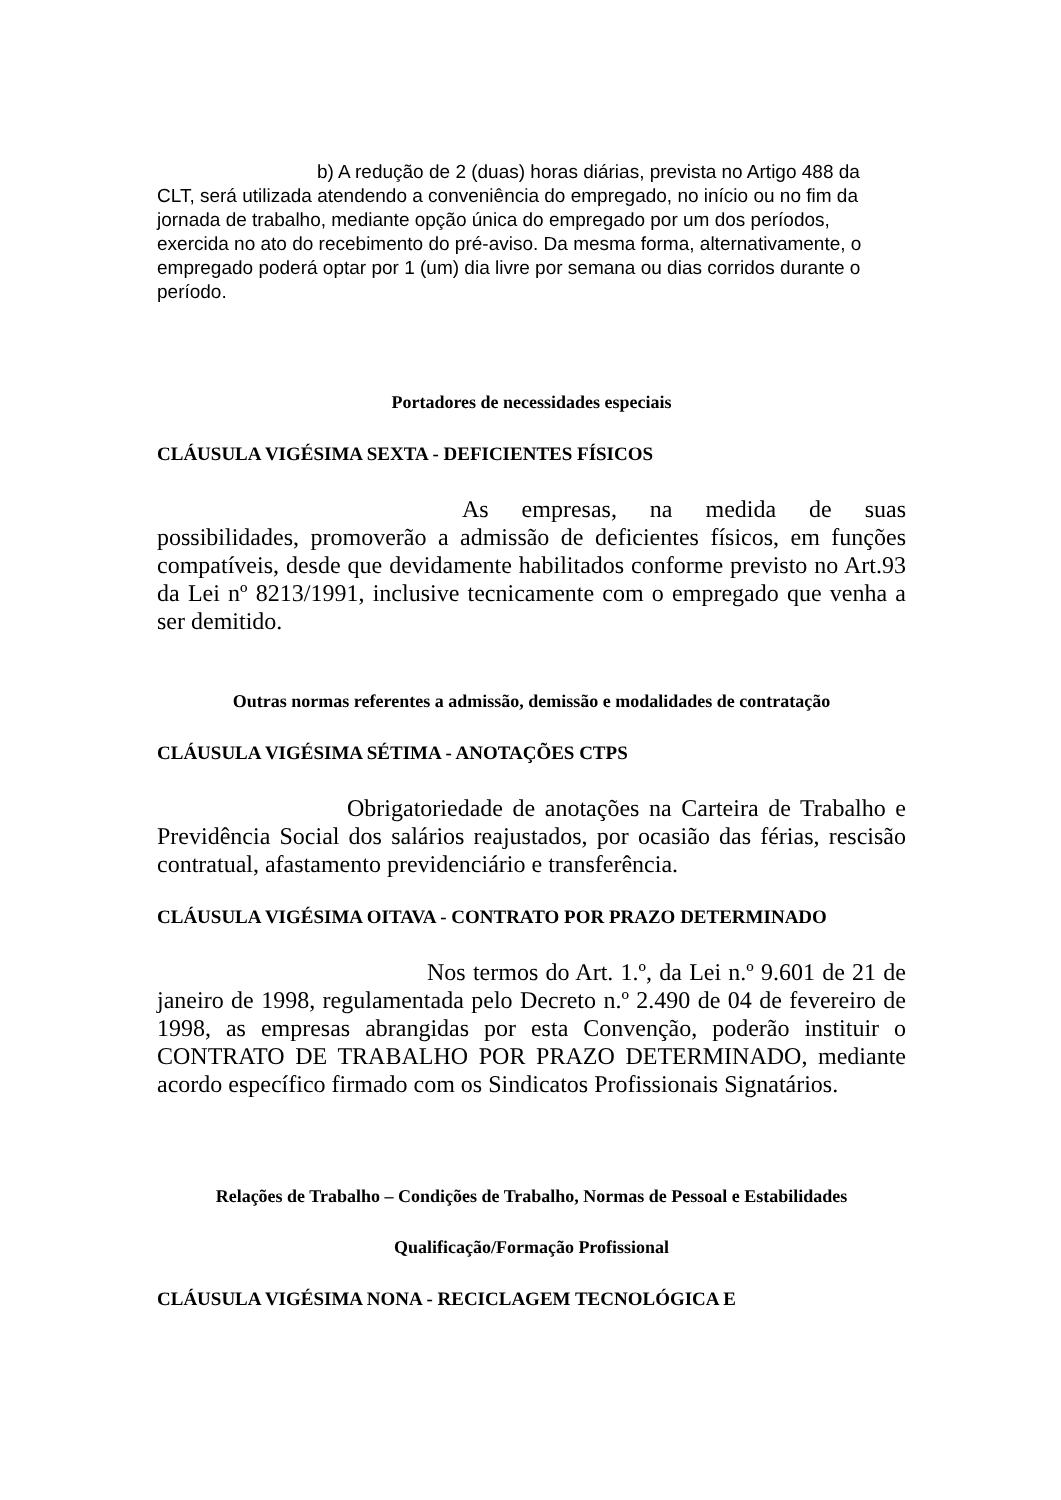b) A redução de 2 (duas) horas diárias, prevista no Artigo 488 da CLT, será utilizada atendendo a conveniência do empregado, no início ou no fim da jornada de trabalho, mediante opção única do empregado por um dos períodos, exercida no ato do recebimento do pré-aviso. Da mesma forma, alternativamente, o empregado poderá optar por 1 (um) dia livre por semana ou dias corridos durante o período.
Portadores de necessidades especiais
CLÁUSULA VIGÉSIMA SEXTA - DEFICIENTES FÍSICOS
As empresas, na medida de suas possibilidades, promoverão a admissão de deficientes físicos, em funções compatíveis, desde que devidamente habilitados conforme previsto no Art.93 da Lei nº 8213/1991, inclusive tecnicamente com o empregado que venha a ser demitido.
Outras normas referentes a admissão, demissão e modalidades de contratação
CLÁUSULA VIGÉSIMA SÉTIMA - ANOTAÇÕES CTPS
Obrigatoriedade de anotações na Carteira de Trabalho e Previdência Social dos salários reajustados, por ocasião das férias, rescisão contratual, afastamento previdenciário e transferência.
CLÁUSULA VIGÉSIMA OITAVA - CONTRATO POR PRAZO DETERMINADO
Nos termos do Art. 1.º, da Lei n.º 9.601 de 21 de janeiro de 1998, regulamentada pelo Decreto n.º 2.490 de 04 de fevereiro de 1998, as empresas abrangidas por esta Convenção, poderão instituir o CONTRATO DE TRABALHO POR PRAZO DETERMINADO, mediante acordo específico firmado com os Sindicatos Profissionais Signatários.
Relações de Trabalho – Condições de Trabalho, Normas de Pessoal e Estabilidades
Qualificação/Formação Profissional
CLÁUSULA VIGÉSIMA NONA - RECICLAGEM TECNOLÓGICA E